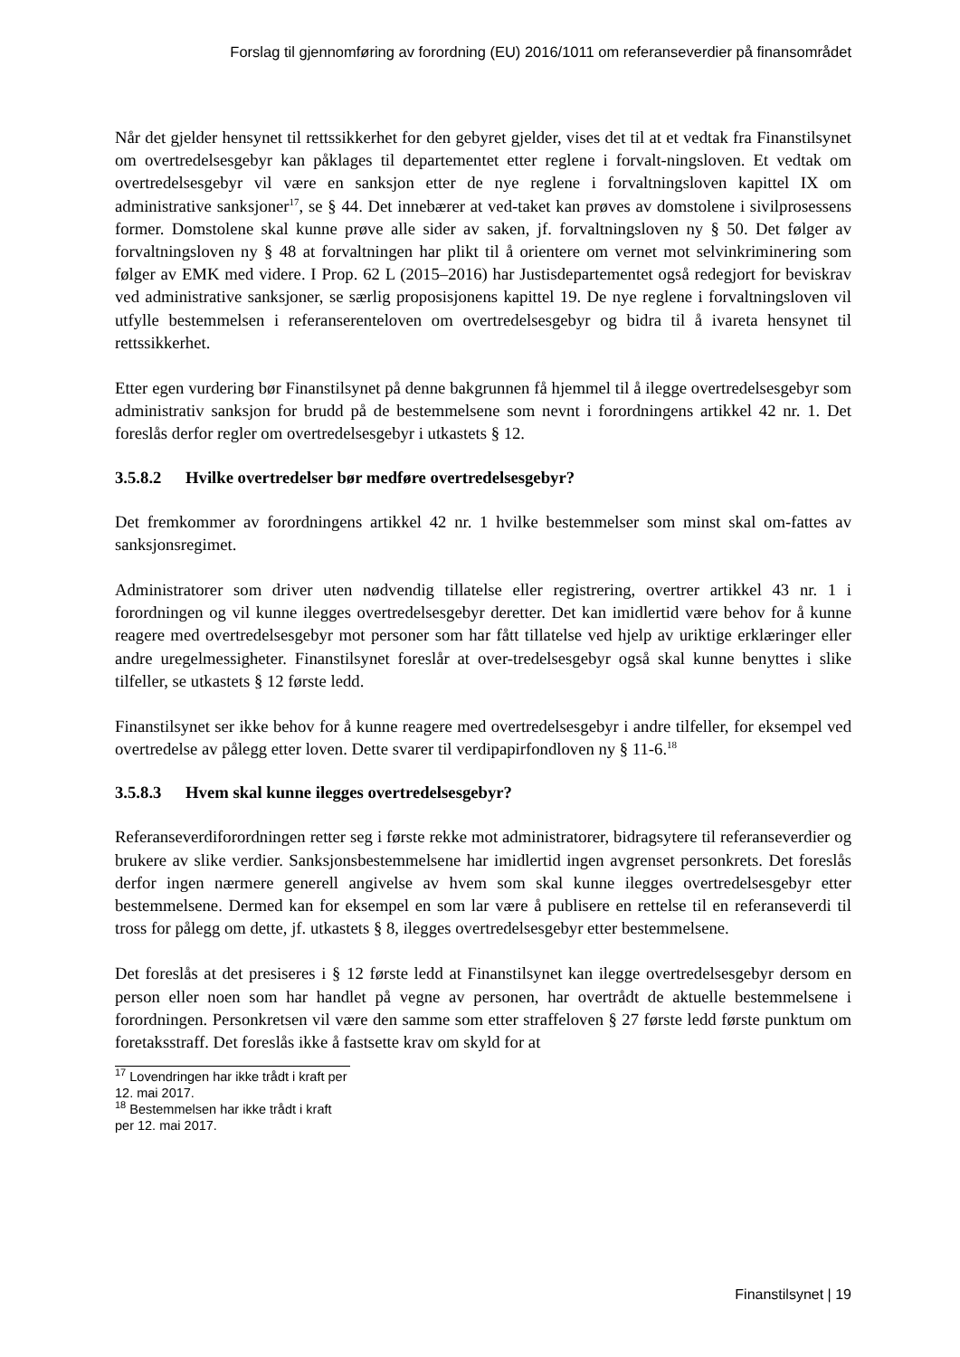Forslag til gjennomføring av forordning (EU) 2016/1011 om referanseverdier på finansområdet
Når det gjelder hensynet til rettssikkerhet for den gebyret gjelder, vises det til at et vedtak fra Finanstilsynet om overtredelsesgebyr kan påklages til departementet etter reglene i forvalt-ningsloven. Et vedtak om overtredelsesgebyr vil være en sanksjon etter de nye reglene i forvaltningsloven kapittel IX om administrative sanksjoner<sup>17</sup>, se § 44. Det innebærer at ved-taket kan prøves av domstolene i sivilprosessens former. Domstolene skal kunne prøve alle sider av saken, jf. forvaltningsloven ny § 50. Det følger av forvaltningsloven ny § 48 at forvaltningen har plikt til å orientere om vernet mot selvinkriminering som følger av EMK med videre. I Prop. 62 L (2015–2016) har Justisdepartementet også redegjort for beviskrav ved administrative sanksjoner, se særlig proposisjonens kapittel 19. De nye reglene i forvaltningsloven vil utfylle bestemmelsen i referanserenteloven om overtredelsesgebyr og bidra til å ivareta hensynet til rettssikkerhet.
Etter egen vurdering bør Finanstilsynet på denne bakgrunnen få hjemmel til å ilegge overtredelsesgebyr som administrativ sanksjon for brudd på de bestemmelsene som nevnt i forordningens artikkel 42 nr. 1. Det foreslås derfor regler om overtredelsesgebyr i utkastets § 12.
3.5.8.2 Hvilke overtredelser bør medføre overtredelsesgebyr?
Det fremkommer av forordningens artikkel 42 nr. 1 hvilke bestemmelser som minst skal om-fattes av sanksjonsregimet.
Administratorer som driver uten nødvendig tillatelse eller registrering, overtrer artikkel 43 nr. 1 i forordningen og vil kunne ilegges overtredelsesgebyr deretter. Det kan imidlertid være behov for å kunne reagere med overtredelsesgebyr mot personer som har fått tillatelse ved hjelp av uriktige erklæringer eller andre uregelmessigheter. Finanstilsynet foreslår at over-tredelsesgebyr også skal kunne benyttes i slike tilfeller, se utkastets § 12 første ledd.
Finanstilsynet ser ikke behov for å kunne reagere med overtredelsesgebyr i andre tilfeller, for eksempel ved overtredelse av pålegg etter loven. Dette svarer til verdipapirfondloven ny § 11-6.<sup>18</sup>
3.5.8.3 Hvem skal kunne ilegges overtredelsesgebyr?
Referanseverdiforordningen retter seg i første rekke mot administratorer, bidragsytere til referanseverdier og brukere av slike verdier. Sanksjonsbestemmelsene har imidlertid ingen avgrenset personkrets. Det foreslås derfor ingen nærmere generell angivelse av hvem som skal kunne ilegges overtredelsesgebyr etter bestemmelsene. Dermed kan for eksempel en som lar være å publisere en rettelse til en referanseverdi til tross for pålegg om dette, jf. utkastets § 8, ilegges overtredelsesgebyr etter bestemmelsene.
Det foreslås at det presiseres i § 12 første ledd at Finanstilsynet kan ilegge overtredelsesgebyr dersom en person eller noen som har handlet på vegne av personen, har overtrådt de aktuelle bestemmelsene i forordningen. Personkretsen vil være den samme som etter straffeloven § 27 første ledd første punktum om foretaksstraff. Det foreslås ikke å fastsette krav om skyld for at
<sup>17</sup> Lovendringen har ikke trådt i kraft per 12. mai 2017.
<sup>18</sup> Bestemmelsen har ikke trådt i kraft per 12. mai 2017.
Finanstilsynet | 19